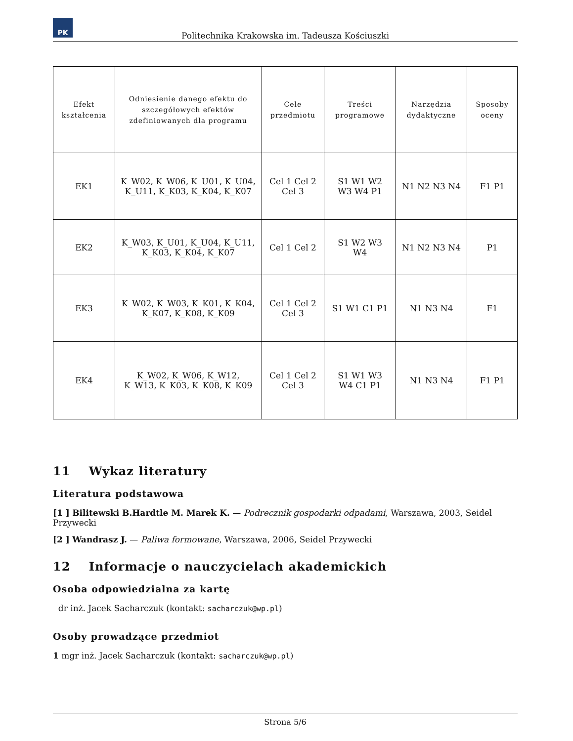PK
Politechnika Krakowska im. Tadeusza Kościuszki
| Efekt kształcenia | Odniesienie danego efektu do szczegółowych efektów zdefiniowanych dla programu | Cele przedmiotu | Treści programowe | Narzędzia dydaktyczne | Sposoby oceny |
| --- | --- | --- | --- | --- | --- |
| EK1 | K_W02, K_W06, K_U01, K_U04, K_U11, K_K03, K_K04, K_K07 | Cel 1 Cel 2 Cel 3 | S1 W1 W2 W3 W4 P1 | N1 N2 N3 N4 | F1 P1 |
| EK2 | K_W03, K_U01, K_U04, K_U11, K_K03, K_K04, K_K07 | Cel 1 Cel 2 | S1 W2 W3 W4 | N1 N2 N3 N4 | P1 |
| EK3 | K_W02, K_W03, K_K01, K_K04, K_K07, K_K08, K_K09 | Cel 1 Cel 2 Cel 3 | S1 W1 C1 P1 | N1 N3 N4 | F1 |
| EK4 | K_W02, K_W06, K_W12, K_W13, K_K03, K_K08, K_K09 | Cel 1 Cel 2 Cel 3 | S1 W1 W3 W4 C1 P1 | N1 N3 N4 | F1 P1 |
11 Wykaz literatury
Literatura podstawowa
[1 ] Bilitewski B.Hardtle M. Marek K. — Podrecznik gospodarki odpadami, Warszawa, 2003, Seidel Przywecki
[2 ] Wandrasz J. — Paliwa formowane, Warszawa, 2006, Seidel Przywecki
12 Informacje o nauczycielach akademickich
Osoba odpowiedzialna za kartę
dr inż. Jacek Sacharczuk (kontakt: sacharczuk@wp.pl)
Osoby prowadzące przedmiot
1 mgr inż. Jacek Sacharczuk (kontakt: sacharczuk@wp.pl)
Strona 5/6